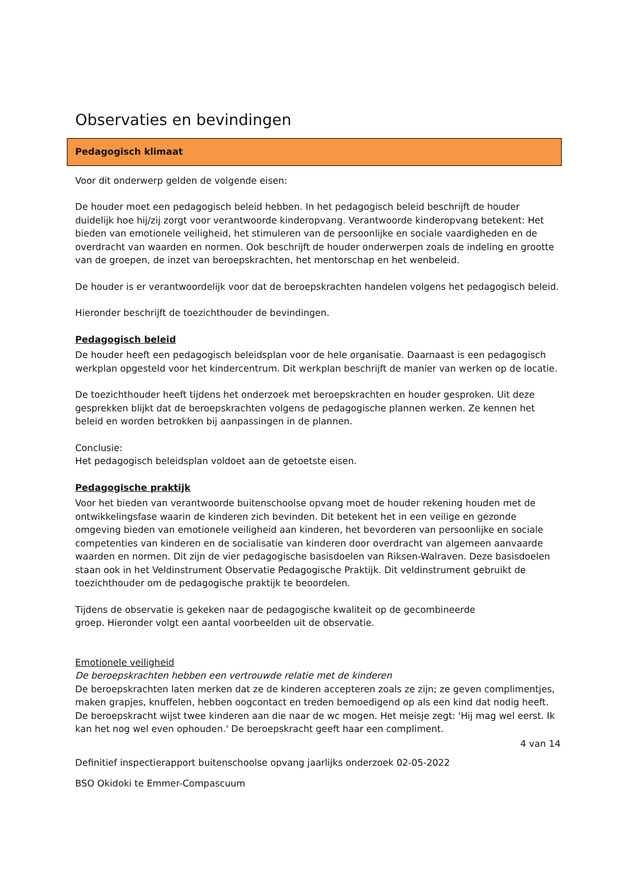Observaties en bevindingen
Pedagogisch klimaat
Voor dit onderwerp gelden de volgende eisen:
De houder moet een pedagogisch beleid hebben. In het pedagogisch beleid beschrijft de houder duidelijk hoe hij/zij zorgt voor verantwoorde kinderopvang. Verantwoorde kinderopvang betekent: Het bieden van emotionele veiligheid, het stimuleren van de persoonlijke en sociale vaardigheden en de overdracht van waarden en normen. Ook beschrijft de houder onderwerpen zoals de indeling en grootte van de groepen, de inzet van beroepskrachten, het mentorschap en het wenbeleid.
De houder is er verantwoordelijk voor dat de beroepskrachten handelen volgens het pedagogisch beleid.
Hieronder beschrijft de toezichthouder de bevindingen.
Pedagogisch beleid
De houder heeft een pedagogisch beleidsplan voor de hele organisatie. Daarnaast is een pedagogisch werkplan opgesteld voor het kindercentrum. Dit werkplan beschrijft de manier van werken op de locatie.
De toezichthouder heeft tijdens het onderzoek met beroepskrachten en houder gesproken. Uit deze gesprekken blijkt dat de beroepskrachten volgens de pedagogische plannen werken. Ze kennen het beleid en worden betrokken bij aanpassingen in de plannen.
Conclusie:
Het pedagogisch beleidsplan voldoet aan de getoetste eisen.
Pedagogische praktijk
Voor het bieden van verantwoorde buitenschoolse opvang moet de houder rekening houden met de ontwikkelingsfase waarin de kinderen zich bevinden. Dit betekent het in een veilige en gezonde omgeving bieden van emotionele veiligheid aan kinderen, het bevorderen van persoonlijke en sociale competenties van kinderen en de socialisatie van kinderen door overdracht van algemeen aanvaarde waarden en normen. Dit zijn de vier pedagogische basisdoelen van Riksen-Walraven. Deze basisdoelen staan ook in het Veldinstrument Observatie Pedagogische Praktijk. Dit veldinstrument gebruikt de toezichthouder om de pedagogische praktijk te beoordelen.
Tijdens de observatie is gekeken naar de pedagogische kwaliteit op de gecombineerde
groep. Hieronder volgt een aantal voorbeelden uit de observatie.
Emotionele veiligheid
De beroepskrachten hebben een vertrouwde relatie met de kinderen
De beroepskrachten laten merken dat ze de kinderen accepteren zoals ze zijn; ze geven complimentjes, maken grapjes, knuffelen, hebben oogcontact en treden bemoedigend op als een kind dat nodig heeft. De beroepskracht wijst twee kinderen aan die naar de wc mogen. Het meisje zegt: 'Hij mag wel eerst. Ik kan het nog wel even ophouden.' De beroepskracht geeft haar een compliment.
4 van 14
Definitief inspectierapport buitenschoolse opvang jaarlijks onderzoek 02-05-2022
BSO Okidoki te Emmer-Compascuum